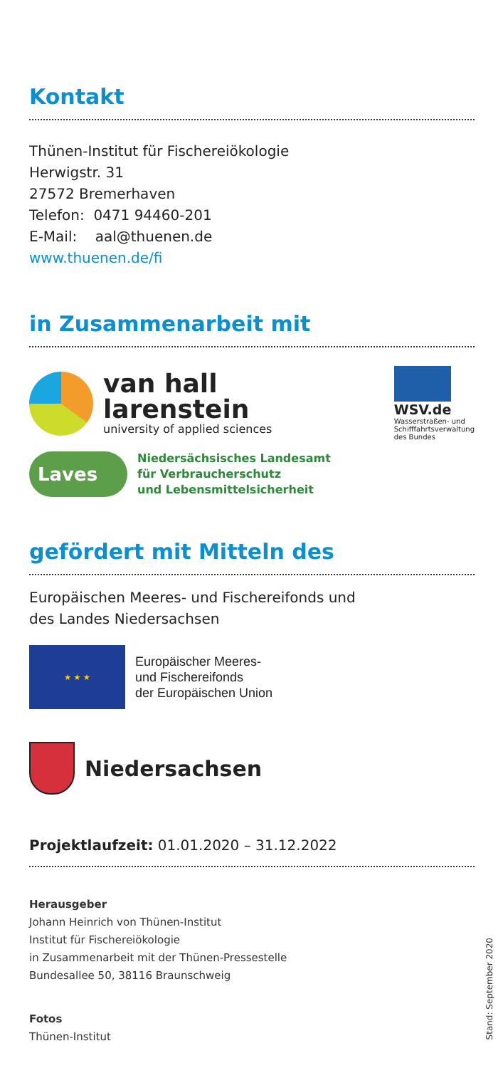Kontakt
Thünen-Institut für Fischereiökologie
Herwigstr. 31
27572 Bremerhaven
Telefon: 0471 94460-201
E-Mail: aal@thuenen.de
www.thuenen.de/fi
in Zusammenarbeit mit
van hall
larenstein
university of applied sciences
WSV.de
Wasserstraßen- und
Schifffahrtsverwaltung
des Bundes
Laves
Niedersächsisches Landesamt
für Verbraucherschutz
und Lebensmittelsicherheit
gefördert mit Mitteln des
Europäischen Meeres- und Fischereifonds und
des Landes Niedersachsen
★ ★ ★
Europäischer Meeres-
und Fischereifonds
der Europäischen Union
Niedersachsen
Projektlaufzeit: 01.01.2020 – 31.12.2022
Herausgeber
Johann Heinrich von Thünen-Institut
Institut für Fischereiökologie
in Zusammenarbeit mit der Thünen-Pressestelle
Bundesallee 50, 38116 Braunschweig
Fotos
Thünen-Institut
Stand: September 2020